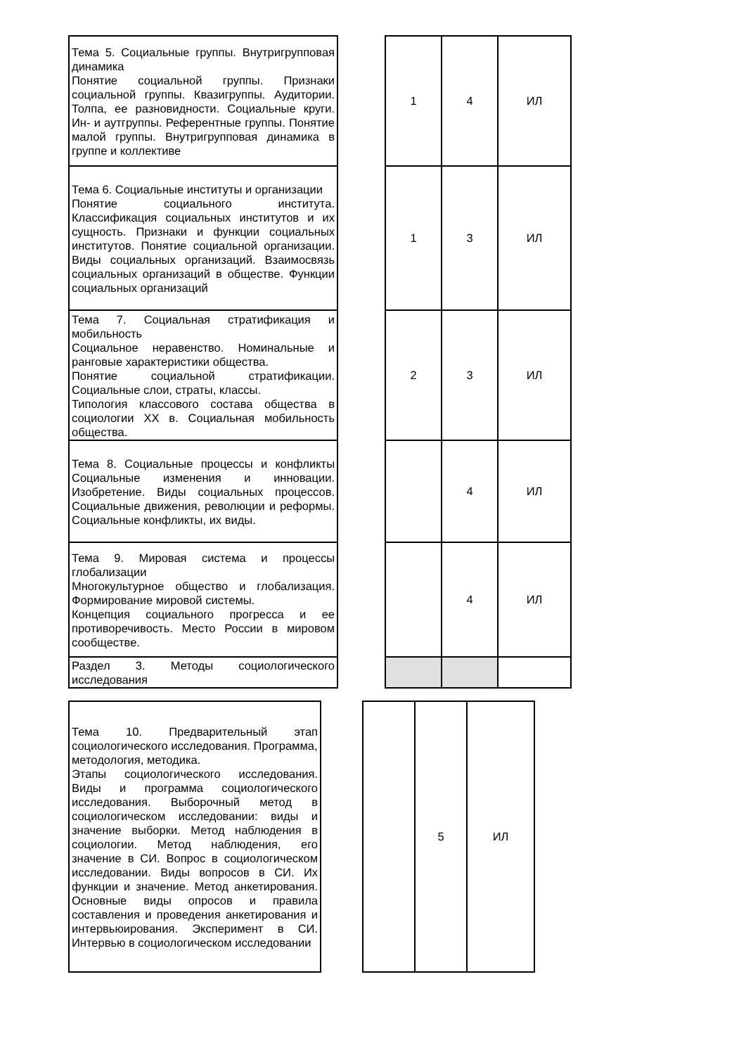| Тема 5. Социальные группы. Внутригрупповая динамика Понятие социальной группы. Признаки социальной группы. Квазигруппы. Аудитории. Толпа, ее разновидности. Социальные круги. Ин- и аутгруппы. Референтные группы. Понятие малой группы. Внутригрупповая динамика в группе и коллективе | | 1 | 4 | ИЛ |
| Тема 6. Социальные институты и организации Понятие социального института. Классификация социальных институтов и их сущность. Признаки и функции социальных институтов. Понятие социальной организации. Виды социальных организаций. Взаимосвязь социальных организаций в обществе. Функции социальных организаций | | 1 | 3 | ИЛ |
| Тема 7. Социальная стратификация и мобильность Социальное неравенство. Номинальные и ранговые характеристики общества. Понятие социальной стратификации. Социальные слои, страты, классы. Типология классового состава общества в социологии XX в. Социальная мобильность общества. | | 2 | 3 | ИЛ |
| Тема 8. Социальные процессы и конфликты Социальные изменения и инновации. Изобретение. Виды социальных процессов. Социальные движения, революции и реформы. Социальные конфликты, их виды. | | | 4 | ИЛ |
| Тема 9. Мировая система и процессы глобализации Многокультурное общество и глобализация. Формирование мировой системы. Концепция социального прогресса и ее противоречивость. Место России в мировом сообществе. | | | 4 | ИЛ |
| Раздел 3. Методы социологического исследования | | | | |
| Тема 10. Предварительный этап социологического исследования. Программа, методология, методика. Этапы социологического исследования. Виды и программа социологического исследования. Выборочный метод в социологическом исследовании: виды и значение выборки. Метод наблюдения в социологии. Метод наблюдения, его значение в СИ. Вопрос в социологическом исследовании. Виды вопросов в СИ. Их функции и значение. Метод анкетирования. Основные виды опросов и правила составления и проведения анкетирования и интервьюирования. Эксперимент в СИ. Интервью в социологическом исследовании | | | 5 | ИЛ |